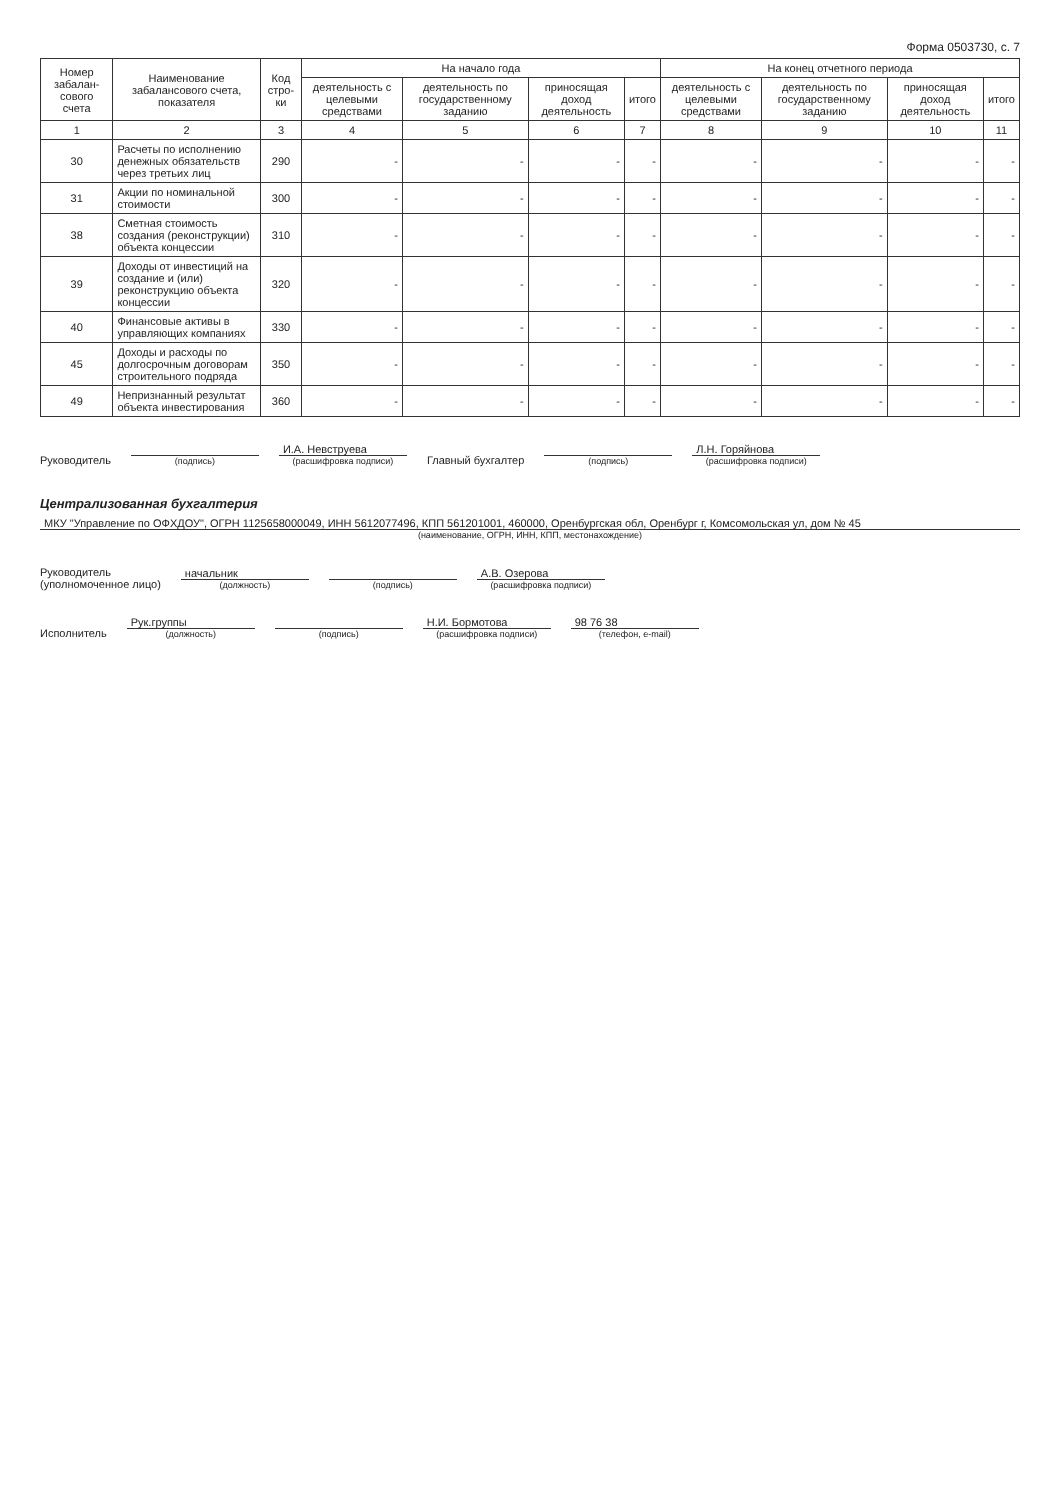Форма 0503730, с. 7
| Номер забалан-сового счета | Наименование забалансового счета, показателя | Код стро-ки | На начало года | | | | На конец отчетного периода | | | |
| --- | --- | --- | --- | --- | --- | --- | --- | --- | --- | --- |
| | | | деятельность с целевыми средствами | деятельность по государственному заданию | приносящая доход деятельность | итого | деятельность с целевыми средствами | деятельность по государственному заданию | приносящая доход деятельность | итого |
| 1 | 2 | 3 | 4 | 5 | 6 | 7 | 8 | 9 | 10 | 11 |
| 30 | Расчеты по исполнению денежных обязательств через третьих лиц | 290 | - | - | - | - | - | - | - | - |
| 31 | Акции по номинальной стоимости | 300 | - | - | - | - | - | - | - | - |
| 38 | Сметная стоимость создания (реконструкции) объекта концессии | 310 | - | - | - | - | - | - | - | - |
| 39 | Доходы от инвестиций на создание и (или) реконструкцию объекта концессии | 320 | - | - | - | - | - | - | - | - |
| 40 | Финансовые активы в управляющих компаниях | 330 | - | - | - | - | - | - | - | - |
| 45 | Доходы и расходы по долгосрочным договорам строительного подряда | 350 | - | - | - | - | - | - | - | - |
| 49 | Непризнанный результат объекта инвестирования | 360 | - | - | - | - | - | - | - | - |
Руководитель
(подпись)
И.А. Невструева
(расшифровка подписи)
Главный бухгалтер
(подпись)
Л.Н. Горяйнова
(расшифровка подписи)
Централизованная бухгалтерия
МКУ "Управление по ОФХДОУ", ОГРН 1125658000049, ИНН 5612077496, КПП 561201001, 460000, Оренбургская обл, Оренбург г, Комсомольская ул, дом № 45
(наименование, ОГРН, ИНН, КПП, местонахождение)
Руководитель
(уполномоченное лицо)
начальник
(должность)
(подпись)
А.В. Озерова
(расшифровка подписи)
Исполнитель
Рук.группы
(должность)
(подпись)
Н.И. Бормотова
(расшифровка подписи)
98 76 38
(телефон, e-mail)